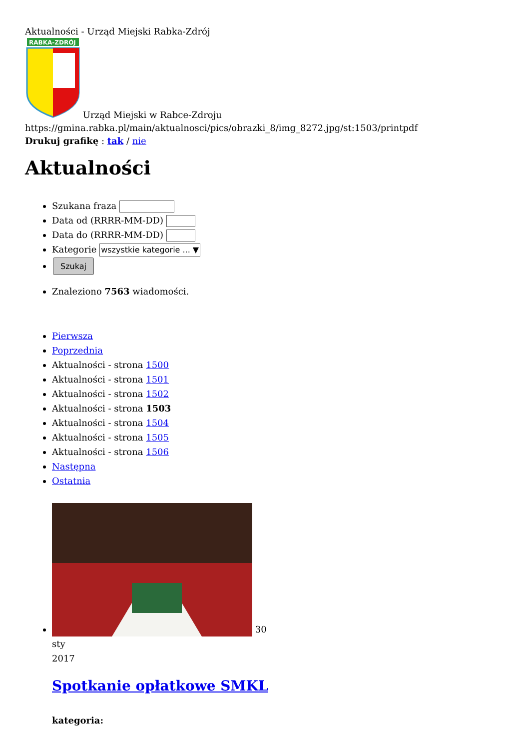Aktualności - Urząd Miejski Rabka-Zdrój
RABKA-ZDRÓJ
Urząd Miejski w Rabce-Zdroju
https://gmina.rabka.pl/main/aktualnosci/pics/obrazki_8/img_8272.jpg/st:1503/printpdf
Drukuj grafikę : tak / nie
Aktualności
Szukana fraza
Data od (RRRR-MM-DD)
Data do (RRRR-MM-DD)
Kategorie wszystkie kategorie ... ▼
Szukaj
Znaleziono 7563 wiadomości.
Pierwsza
Poprzednia
Aktualności - strona 1500
Aktualności - strona 1501
Aktualności - strona 1502
Aktualności - strona 1503
Aktualności - strona 1504
Aktualności - strona 1505
Aktualności - strona 1506
Następna
Ostatnia
30
sty
2017
Spotkanie opłatkowe SMKL
kategoria: